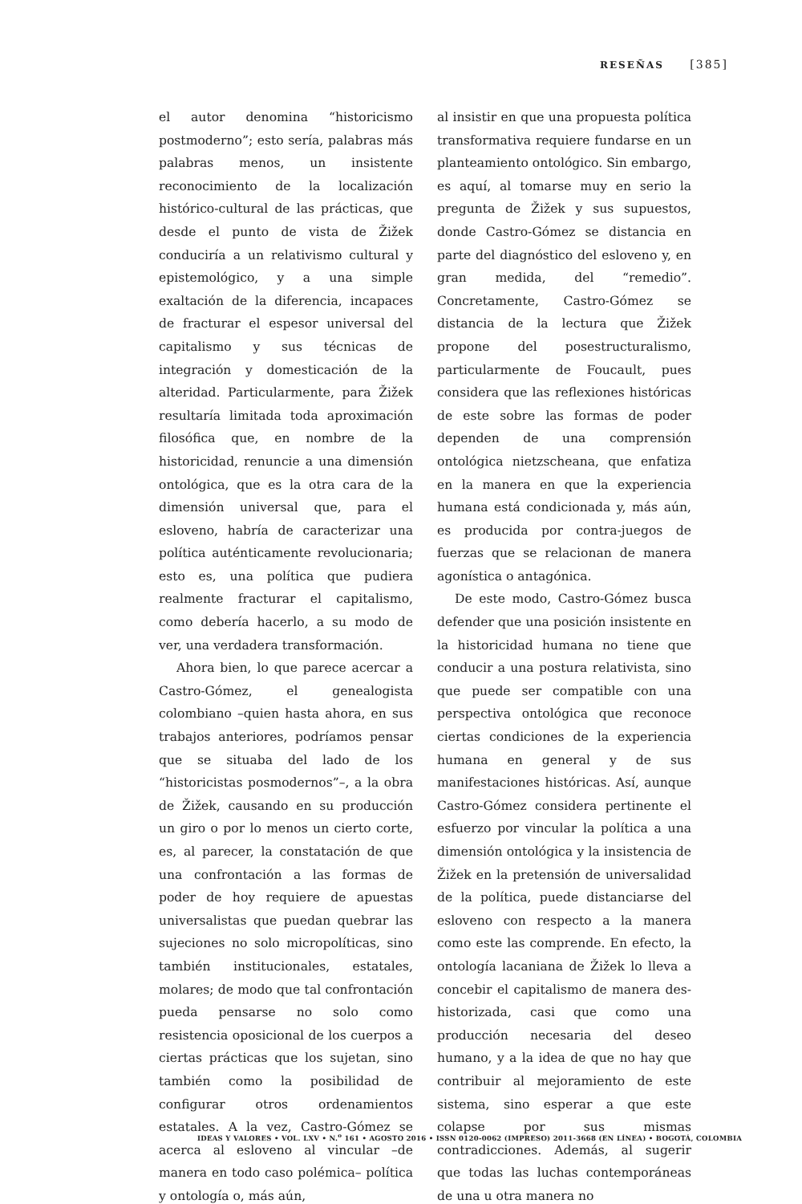RESEÑAS [385]
el autor denomina “historicismo postmoderno”; esto sería, palabras más palabras menos, un insistente reconocimiento de la localización histórico-cultural de las prácticas, que desde el punto de vista de Žižek conduciría a un relativismo cultural y epistemológico, y a una simple exaltación de la diferencia, incapaces de fracturar el espesor universal del capitalismo y sus técnicas de integración y domesticación de la alteridad. Particularmente, para Žižek resultaría limitada toda aproximación filosófica que, en nombre de la historicidad, renuncie a una dimensión ontológica, que es la otra cara de la dimensión universal que, para el esloveno, habría de caracterizar una política auténticamente revolucionaria; esto es, una política que pudiera realmente fracturar el capitalismo, como debería hacerlo, a su modo de ver, una verdadera transformación.
Ahora bien, lo que parece acercar a Castro-Gómez, el genealogista colombiano –quien hasta ahora, en sus trabajos anteriores, podríamos pensar que se situaba del lado de los “historicistas posmodernos”–, a la obra de Žižek, causando en su producción un giro o por lo menos un cierto corte, es, al parecer, la constatación de que una confrontación a las formas de poder de hoy requiere de apuestas universalistas que puedan quebrar las sujeciones no solo micropolíticas, sino también institucionales, estatales, molares; de modo que tal confrontación pueda pensarse no solo como resistencia oposicional de los cuerpos a ciertas prácticas que los sujetan, sino también como la posibilidad de configurar otros ordenamientos estatales. A la vez, Castro-Gómez se acerca al esloveno al vincular –de manera en todo caso polémica– política y ontología o, más aún,
al insistir en que una propuesta política transformativa requiere fundarse en un planteamiento ontológico. Sin embargo, es aquí, al tomarse muy en serio la pregunta de Žižek y sus supuestos, donde Castro-Gómez se distancia en parte del diagnóstico del esloveno y, en gran medida, del “remedio”. Concretamente, Castro-Gómez se distancia de la lectura que Žižek propone del posestructuralismo, particularmente de Foucault, pues considera que las reflexiones históricas de este sobre las formas de poder dependen de una comprensión ontológica nietzscheana, que enfatiza en la manera en que la experiencia humana está condicionada y, más aún, es producida por contra-juegos de fuerzas que se relacionan de manera agonística o antagónica.
De este modo, Castro-Gómez busca defender que una posición insistente en la historicidad humana no tiene que conducir a una postura relativista, sino que puede ser compatible con una perspectiva ontológica que reconoce ciertas condiciones de la experiencia humana en general y de sus manifestaciones históricas. Así, aunque Castro-Gómez considera pertinente el esfuerzo por vincular la política a una dimensión ontológica y la insistencia de Žižek en la pretensión de universalidad de la política, puede distanciarse del esloveno con respecto a la manera como este las comprende. En efecto, la ontología lacaniana de Žižek lo lleva a concebir el capitalismo de manera des-historizada, casi que como una producción necesaria del deseo humano, y a la idea de que no hay que contribuir al mejoramiento de este sistema, sino esperar a que este colapse por sus mismas contradicciones. Además, al sugerir que todas las luchas contemporáneas de una u otra manera no
IDEAS Y VALORES • VOL. LXV • N.<sup>o</sup> 161 • AGOSTO 2016 • ISSN 0120-0062 (IMPRESO) 2011-3668 (EN LÍNEA) • BOGOTÁ, COLOMBIA